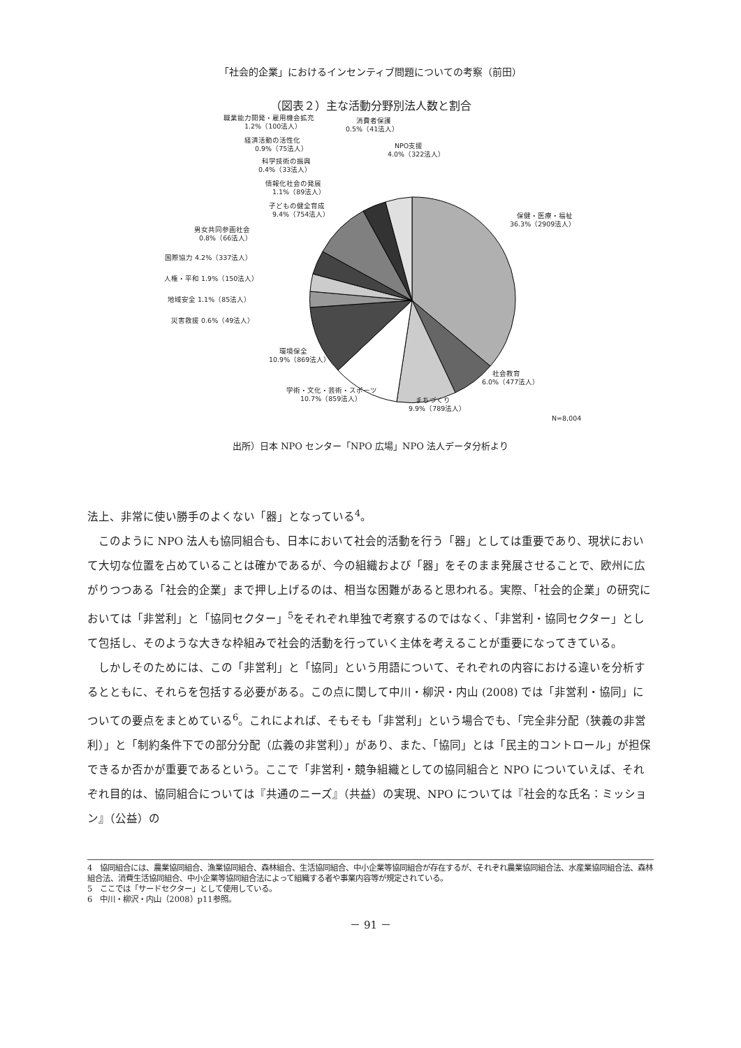「社会的企業」におけるインセンティブ問題についての考察（前田）
（図表２）主な活動分野別法人数と割合
保健・医療・福祉
36.3%（2909法人）
社会教育
6.0%（477法人）
まちづくり
9.9%（789法人）
学術・文化・芸術・スポーツ
10.7%（859法人）
環境保全
10.9%（869法人）
災害救援 0.6%（49法人）
地域安全 1.1%（85法人）
人権・平和 1.9%（150法人）
国際協力 4.2%（337法人）
男女共同参画社会
0.8%（66法人）
子どもの健全育成
9.4%（754法人）
情報化社会の発展
1.1%（89法人）
科学技術の振興
0.4%（33法人）
経済活動の活性化
0.9%（75法人）
職業能力開発・雇用機会拡充
1.2%（100法人）
消費者保護
0.5%（41法人）
NPO支援
4.0%（322法人）
N=8,004
出所）日本 NPO センター「NPO 広場」NPO 法人データ分析より
法上、非常に使い勝手のよくない「器」となっている<sup>4</sup>。
このように NPO 法人も協同組合も、日本において社会的活動を行う「器」としては重要であり、現状において大切な位置を占めていることは確かであるが、今の組織および「器」をそのまま発展させることで、欧州に広がりつつある「社会的企業」まで押し上げるのは、相当な困難があると思われる。実際、「社会的企業」の研究においては「非営利」と「協同セクター」<sup>5</sup>をそれぞれ単独で考察するのではなく、「非営利・協同セクター」として包括し、そのような大きな枠組みで社会的活動を行っていく主体を考えることが重要になってきている。
しかしそのためには、この「非営利」と「協同」という用語について、それぞれの内容における違いを分析するとともに、それらを包括する必要がある。この点に関して中川・柳沢・内山 (2008) では「非営利・協同」についての要点をまとめている<sup>6</sup>。これによれば、そもそも「非営利」という場合でも、「完全非分配（狭義の非営利）」と「制約条件下での部分分配（広義の非営利）」があり、また、「協同」とは「民主的コントロール」が担保できるか否かが重要であるという。ここで「非営利・競争組織としての協同組合と NPO についていえば、それぞれ目的は、協同組合については『共通のニーズ』（共益）の実現、NPO については『社会的な氏名：ミッション』（公益）の
4　協同組合には、農業協同組合、漁業協同組合、森林組合、生活協同組合、中小企業等協同組合が存在するが、それぞれ農業協同組合法、水産業協同組合法、森林組合法、消費生活協同組合、中小企業等協同組合法によって組織する者や事業内容等が規定されている。
5　ここでは「サードセクター」として使用している。
6　中川・柳沢・内山（2008）p11参照。
－ 91 －